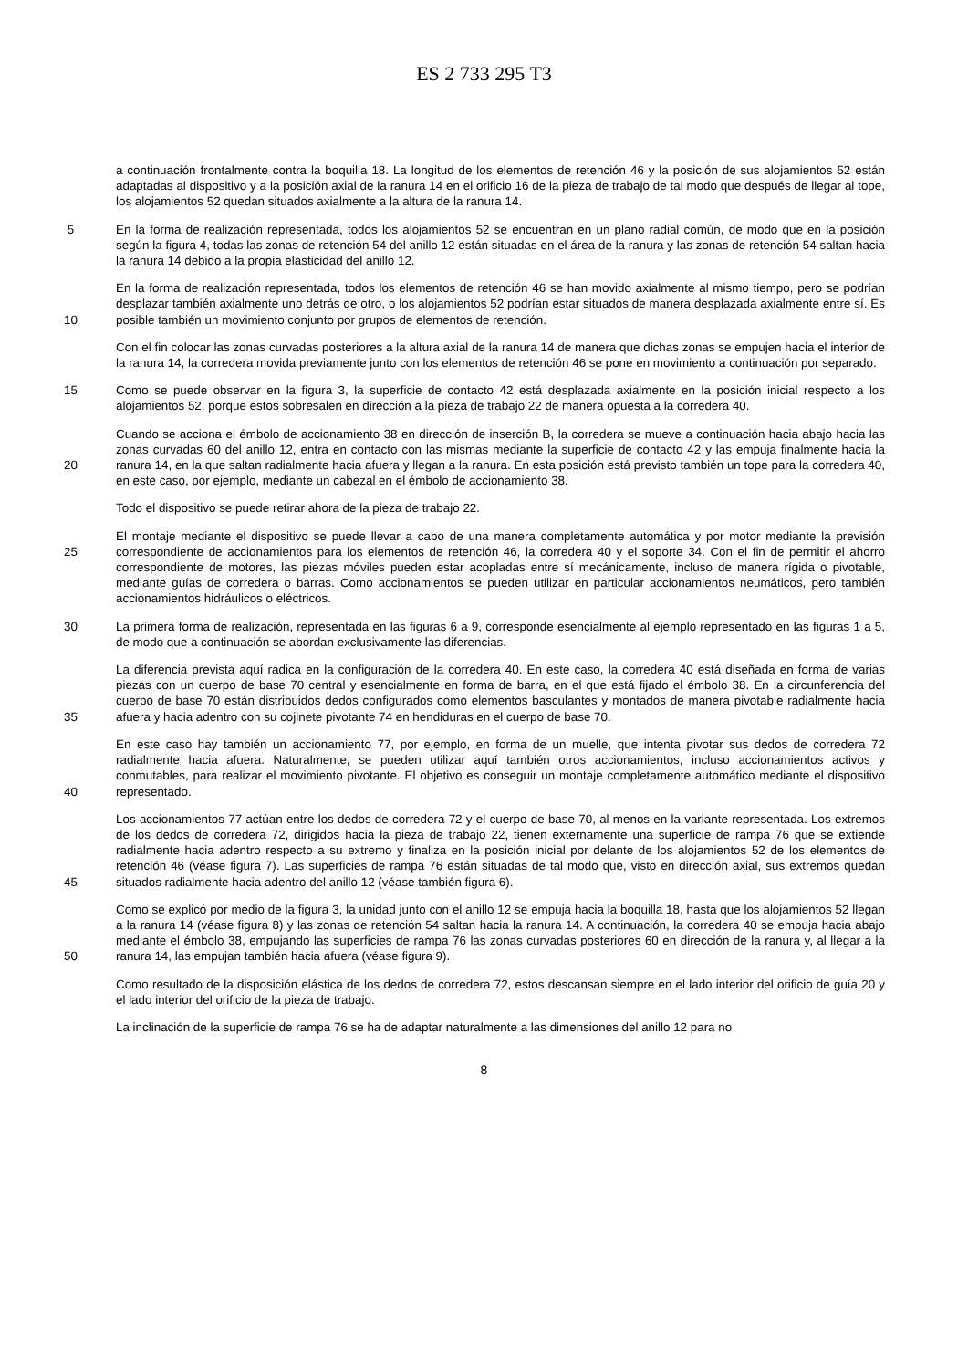ES 2 733 295 T3
a continuación frontalmente contra la boquilla 18. La longitud de los elementos de retención 46 y la posición de sus alojamientos 52 están adaptadas al dispositivo y a la posición axial de la ranura 14 en el orificio 16 de la pieza de trabajo de tal modo que después de llegar al tope, los alojamientos 52 quedan situados axialmente a la altura de la ranura 14.
5 En la forma de realización representada, todos los alojamientos 52 se encuentran en un plano radial común, de modo que en la posición según la figura 4, todas las zonas de retención 54 del anillo 12 están situadas en el área de la ranura y las zonas de retención 54 saltan hacia la ranura 14 debido a la propia elasticidad del anillo 12.
10 En la forma de realización representada, todos los elementos de retención 46 se han movido axialmente al mismo tiempo, pero se podrían desplazar también axialmente uno detrás de otro, o los alojamientos 52 podrían estar situados de manera desplazada axialmente entre sí. Es posible también un movimiento conjunto por grupos de elementos de retención.
Con el fin colocar las zonas curvadas posteriores a la altura axial de la ranura 14 de manera que dichas zonas se empujen hacia el interior de la ranura 14, la corredera movida previamente junto con los elementos de retención 46 se pone en movimiento a continuación por separado.
15 Como se puede observar en la figura 3, la superficie de contacto 42 está desplazada axialmente en la posición inicial respecto a los alojamientos 52, porque estos sobresalen en dirección a la pieza de trabajo 22 de manera opuesta a la corredera 40.
20 Cuando se acciona el émbolo de accionamiento 38 en dirección de inserción B, la corredera se mueve a continuación hacia abajo hacia las zonas curvadas 60 del anillo 12, entra en contacto con las mismas mediante la superficie de contacto 42 y las empuja finalmente hacia la ranura 14, en la que saltan radialmente hacia afuera y llegan a la ranura. En esta posición está previsto también un tope para la corredera 40, en este caso, por ejemplo, mediante un cabezal en el émbolo de accionamiento 38.
Todo el dispositivo se puede retirar ahora de la pieza de trabajo 22.
25 El montaje mediante el dispositivo se puede llevar a cabo de una manera completamente automática y por motor mediante la previsión correspondiente de accionamientos para los elementos de retención 46, la corredera 40 y el soporte 34. Con el fin de permitir el ahorro correspondiente de motores, las piezas móviles pueden estar acopladas entre sí mecánicamente, incluso de manera rígida o pivotable, mediante guías de corredera o barras. Como accionamientos se pueden utilizar en particular accionamientos neumáticos, pero también accionamientos hidráulicos o eléctricos.
30 La primera forma de realización, representada en las figuras 6 a 9, corresponde esencialmente al ejemplo representado en las figuras 1 a 5, de modo que a continuación se abordan exclusivamente las diferencias.
35 La diferencia prevista aquí radica en la configuración de la corredera 40. En este caso, la corredera 40 está diseñada en forma de varias piezas con un cuerpo de base 70 central y esencialmente en forma de barra, en el que está fijado el émbolo 38. En la circunferencia del cuerpo de base 70 están distribuidos dedos configurados como elementos basculantes y montados de manera pivotable radialmente hacia afuera y hacia adentro con su cojinete pivotante 74 en hendiduras en el cuerpo de base 70.
40 En este caso hay también un accionamiento 77, por ejemplo, en forma de un muelle, que intenta pivotar sus dedos de corredera 72 radialmente hacia afuera. Naturalmente, se pueden utilizar aquí también otros accionamientos, incluso accionamientos activos y conmutables, para realizar el movimiento pivotante. El objetivo es conseguir un montaje completamente automático mediante el dispositivo representado.
45 Los accionamientos 77 actúan entre los dedos de corredera 72 y el cuerpo de base 70, al menos en la variante representada. Los extremos de los dedos de corredera 72, dirigidos hacia la pieza de trabajo 22, tienen externamente una superficie de rampa 76 que se extiende radialmente hacia adentro respecto a su extremo y finaliza en la posición inicial por delante de los alojamientos 52 de los elementos de retención 46 (véase figura 7). Las superficies de rampa 76 están situadas de tal modo que, visto en dirección axial, sus extremos quedan situados radialmente hacia adentro del anillo 12 (véase también figura 6).
50 Como se explicó por medio de la figura 3, la unidad junto con el anillo 12 se empuja hacia la boquilla 18, hasta que los alojamientos 52 llegan a la ranura 14 (véase figura 8) y las zonas de retención 54 saltan hacia la ranura 14. A continuación, la corredera 40 se empuja hacia abajo mediante el émbolo 38, empujando las superficies de rampa 76 las zonas curvadas posteriores 60 en dirección de la ranura y, al llegar a la ranura 14, las empujan también hacia afuera (véase figura 9).
Como resultado de la disposición elástica de los dedos de corredera 72, estos descansan siempre en el lado interior del orificio de guía 20 y el lado interior del orificio de la pieza de trabajo.
La inclinación de la superficie de rampa 76 se ha de adaptar naturalmente a las dimensiones del anillo 12 para no
8